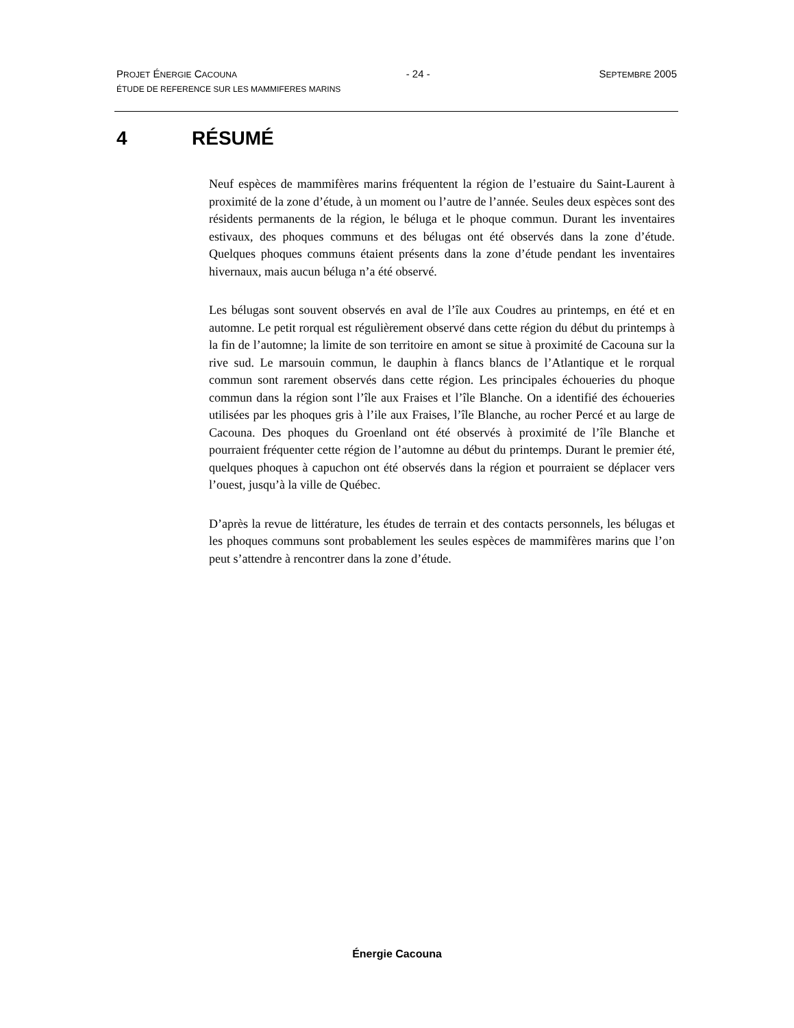PROJET ÉNERGIE CACOUNA - 24 - SEPTEMBRE 2005
ÉTUDE DE REFERENCE SUR LES MAMMIFERES MARINS
4 RÉSUMÉ
Neuf espèces de mammifères marins fréquentent la région de l’estuaire du Saint-Laurent à proximité de la zone d’étude, à un moment ou l’autre de l’année. Seules deux espèces sont des résidents permanents de la région, le béluga et le phoque commun. Durant les inventaires estivaux, des phoques communs et des bélugas ont été observés dans la zone d’étude. Quelques phoques communs étaient présents dans la zone d’étude pendant les inventaires hivernaux, mais aucun béluga n’a été observé.
Les bélugas sont souvent observés en aval de l’île aux Coudres au printemps, en été et en automne. Le petit rorqual est régulièrement observé dans cette région du début du printemps à la fin de l’automne; la limite de son territoire en amont se situe à proximité de Cacouna sur la rive sud. Le marsouin commun, le dauphin à flancs blancs de l’Atlantique et le rorqual commun sont rarement observés dans cette région. Les principales échoueries du phoque commun dans la région sont l’île aux Fraises et l’île Blanche. On a identifié des échoueries utilisées par les phoques gris à l’ile aux Fraises, l’île Blanche, au rocher Percé et au large de Cacouna. Des phoques du Groenland ont été observés à proximité de l’île Blanche et pourraient fréquenter cette région de l’automne au début du printemps. Durant le premier été, quelques phoques à capuchon ont été observés dans la région et pourraient se déplacer vers l’ouest, jusqu’à la ville de Québec.
D’après la revue de littérature, les études de terrain et des contacts personnels, les bélugas et les phoques communs sont probablement les seules espèces de mammifères marins que l’on peut s’attendre à rencontrer dans la zone d’étude.
Énergie Cacouna